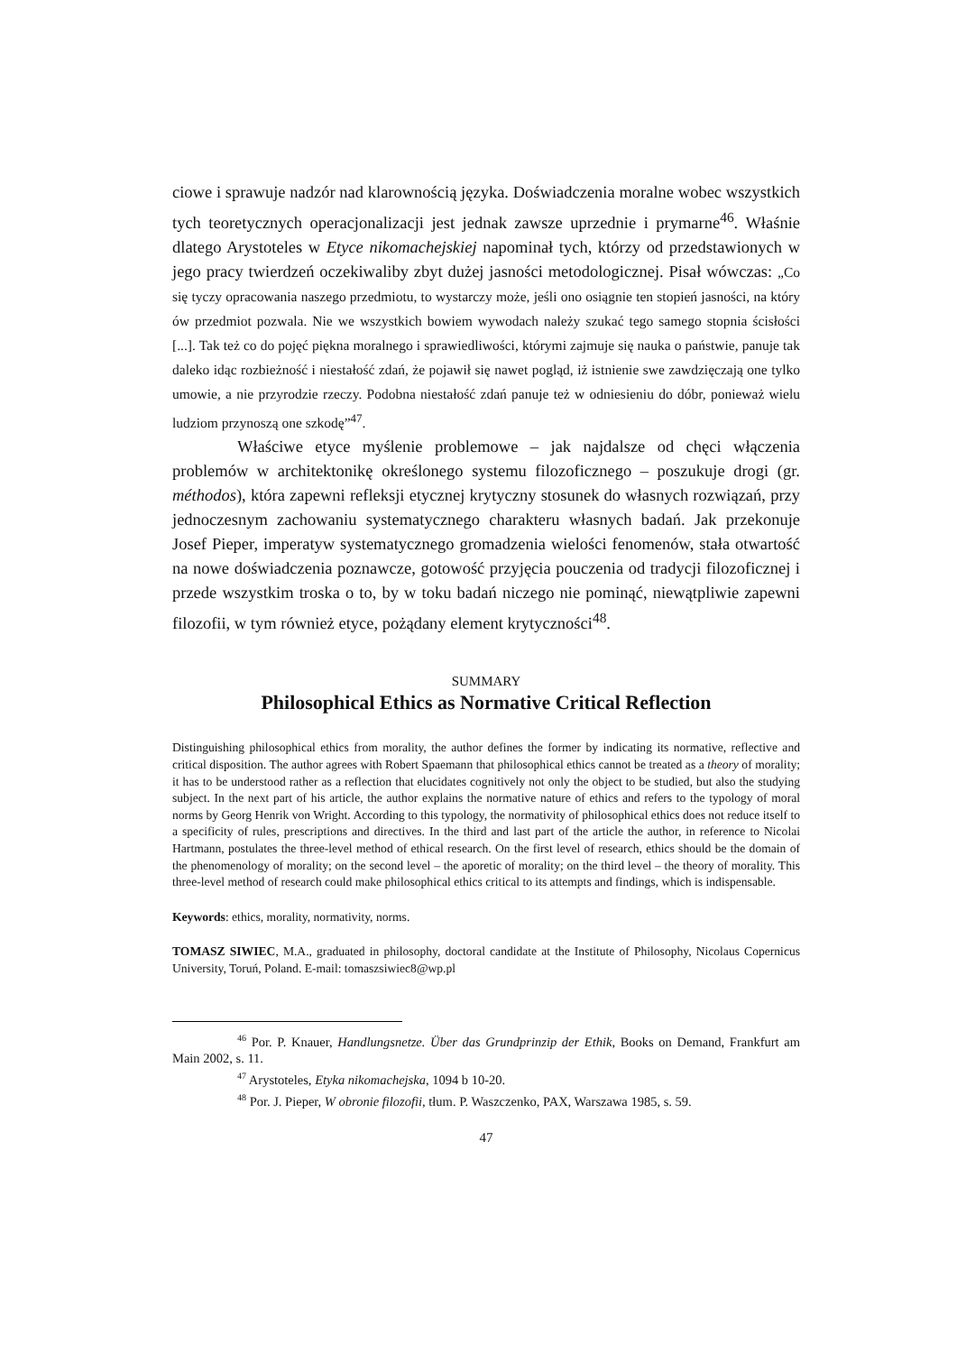ciowe i sprawuje nadzór nad klarownością języka. Doświadczenia moralne wobec wszystkich tych teoretycznych operacjonalizacji jest jednak zawsze uprzednie i prymarne<sup>46</sup>. Właśnie dlatego Arystoteles w Etyce nikomachejskiej napominał tych, którzy od przedstawionych w jego pracy twierdzeń oczekiwaliby zbyt dużej jasności metodologicznej. Pisał wówczas: „Co się tyczy opracowania naszego przedmiotu, to wystarczy może, jeśli ono osiągnie ten stopień jasności, na który ów przedmiot pozwala. Nie we wszystkich bowiem wywodach należy szukać tego samego stopnia ścisłości [...]. Tak też co do pojęć piękna moralnego i sprawiedliwości, którymi zajmuje się nauka o państwie, panuje tak daleko idąc rozbieżność i niestałość zdań, że pojawił się nawet pogląd, iż istnienie swe zawdzięczają one tylko umowie, a nie przyrodzie rzeczy. Podobna niestałość zdań panuje też w odniesieniu do dóbr, ponieważ wielu ludziom przynoszą one szkodę”<sup>47</sup>.
Właściwe etyce myślenie problemowe – jak najdalsze od chęci włączenia problemów w architektonikę określonego systemu filozoficznego – poszukuje drogi (gr. méthodos), która zapewni refleksji etycznej krytyczny stosunek do własnych rozwiązań, przy jednoczesnym zachowaniu systematycznego charakteru własnych badań. Jak przekonuje Josef Pieper, imperatyw systematycznego gromadzenia wielości fenomenów, stała otwartość na nowe doświadczenia poznawcze, gotowość przyjęcia pouczenia od tradycji filozoficznej i przede wszystkim troska o to, by w toku badań niczego nie pominąć, niewątpliwie zapewni filozofii, w tym również etyce, pożądany element krytyczności<sup>48</sup>.
SUMMARY
Philosophical Ethics as Normative Critical Reflection
Distinguishing philosophical ethics from morality, the author defines the former by indicating its normative, reflective and critical disposition. The author agrees with Robert Spaemann that philosophical ethics cannot be treated as a theory of morality; it has to be understood rather as a reflection that elucidates cognitively not only the object to be studied, but also the studying subject. In the next part of his article, the author explains the normative nature of ethics and refers to the typology of moral norms by Georg Henrik von Wright. According to this typology, the normativity of philosophical ethics does not reduce itself to a specificity of rules, prescriptions and directives. In the third and last part of the article the author, in reference to Nicolai Hartmann, postulates the three-level method of ethical research. On the first level of research, ethics should be the domain of the phenomenology of morality; on the second level – the aporetic of morality; on the third level – the theory of morality. This three-level method of research could make philosophical ethics critical to its attempts and findings, which is indispensable.
Keywords: ethics, morality, normativity, norms.
TOMASZ SIWIEC, M.A., graduated in philosophy, doctoral candidate at the Institute of Philosophy, Nicolaus Copernicus University, Toruń, Poland. E-mail: tomaszsiwiec8@wp.pl
<sup>46</sup> Por. P. Knauer, Handlungsnetze. Über das Grundprinzip der Ethik, Books on Demand, Frankfurt am Main 2002, s. 11.
<sup>47</sup> Arystoteles, Etyka nikomachejska, 1094 b 10-20.
<sup>48</sup> Por. J. Pieper, W obronie filozofii, tłum. P. Waszczenko, PAX, Warszawa 1985, s. 59.
47